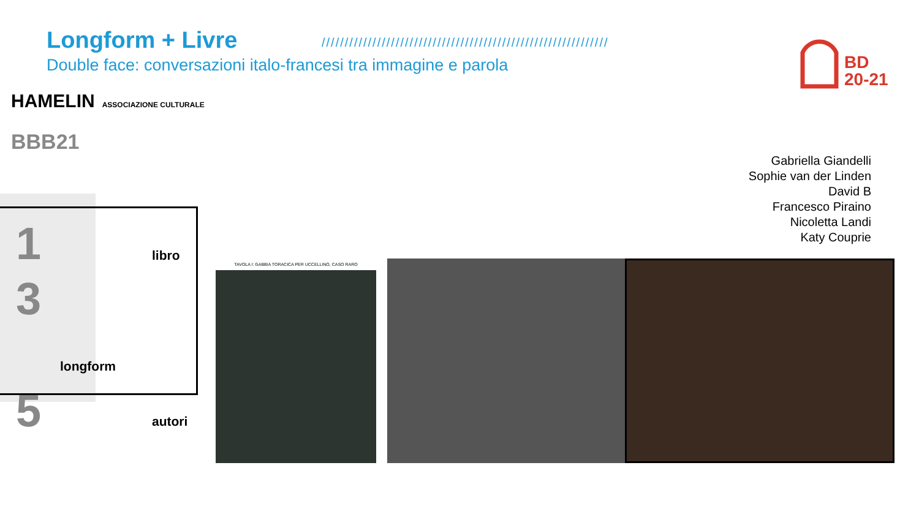Longform + Livre
Double face: conversazioni italo-francesi tra immagine e parola
//////////////////////////////////////////////////////////////
BD
20-21
HAMELIN ASSOCIAZIONE CULTURALE
BBB21
Gabriella Giandelli
Sophie van der Linden
David B
Francesco Piraino
Nicoletta Landi
Katy Couprie
1
3
5
libro
longform
autori
TAVOLA I: GABBIA TORACICA PER UCCELLINO, CASO RARO